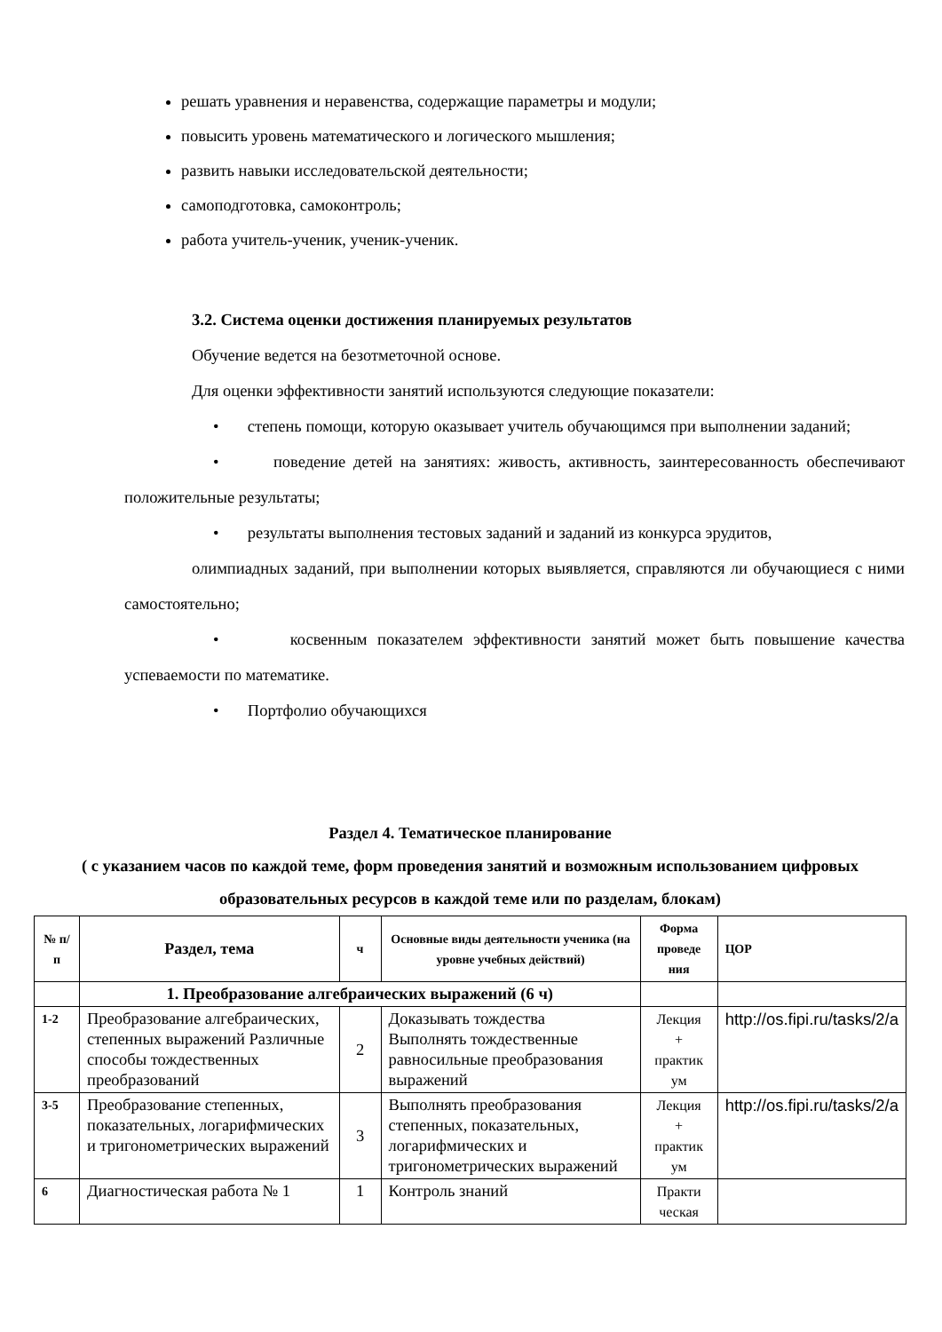решать уравнения и неравенства, содержащие параметры и модули;
повысить уровень математического и логического мышления;
развить навыки исследовательской деятельности;
самоподготовка, самоконтроль;
работа учитель-ученик, ученик-ученик.
3.2. Система оценки достижения планируемых результатов
Обучение ведется на безотметочной основе.
Для оценки эффективности занятий используются следующие показатели:
• степень помощи, которую оказывает учитель обучающимся при выполнении заданий;
• поведение детей на занятиях: живость, активность, заинтересованность обеспечивают положительные результаты;
• результаты выполнения тестовых заданий и заданий из конкурса эрудитов,
олимпиадных заданий, при выполнении которых выявляется, справляются ли обучающиеся с ними самостоятельно;
• косвенным показателем эффективности занятий может быть повышение качества успеваемости по математике.
• Портфолио обучающихся
Раздел 4. Тематическое планирование
( с указанием часов по каждой теме, форм проведения занятий и возможным использованием цифровых образовательных ресурсов в каждой теме или по разделам, блокам)
| № п/п | Раздел, тема | ч | Основные виды деятельности ученика (на уровне учебных действий) | Форма проведе ния | ЦОР |
| --- | --- | --- | --- | --- | --- |
| | 1. Преобразование алгебраических выражений (6 ч) | | | | |
| 1-2 | Преобразование алгебраических, степенных выражений Различные способы тождественных преобразований | 2 | Доказывать тождества Выполнять тождественные равносильные преобразования выражений | Лекция + практик ум | http://os.fipi.ru/tasks/2/a |
| 3-5 | Преобразование степенных, показательных, логарифмических и тригонометрических выражений | 3 | Выполнять преобразования степенных, показательных, логарифмических и тригонометрических выражений | Лекция + практик ум | http://os.fipi.ru/tasks/2/a |
| 6 | Диагностическая работа № 1 | 1 | Контроль знаний | Практи ческая | |